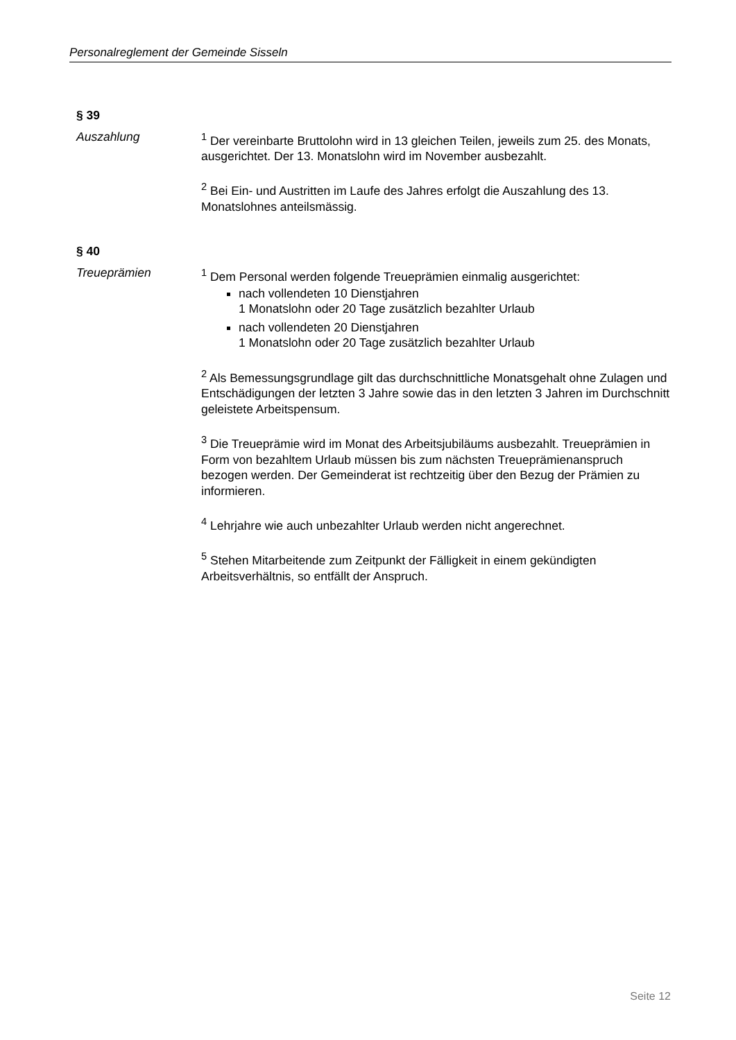Personalreglement der Gemeinde Sisseln
§ 39
Auszahlung <sup>1</sup> Der vereinbarte Bruttolohn wird in 13 gleichen Teilen, jeweils zum 25. des Monats, ausgerichtet. Der 13. Monatslohn wird im November ausbezahlt.
<sup>2</sup> Bei Ein- und Austritten im Laufe des Jahres erfolgt die Auszahlung des 13. Monatslohnes anteilsmässig.
§ 40
Treueprämien <sup>1</sup> Dem Personal werden folgende Treueprämien einmalig ausgerichtet:
nach vollendeten 10 Dienstjahren
1 Monatslohn oder 20 Tage zusätzlich bezahlter Urlaub
nach vollendeten 20 Dienstjahren
1 Monatslohn oder 20 Tage zusätzlich bezahlter Urlaub
<sup>2</sup> Als Bemessungsgrundlage gilt das durchschnittliche Monatsgehalt ohne Zulagen und Entschädigungen der letzten 3 Jahre sowie das in den letzten 3 Jahren im Durchschnitt geleistete Arbeitspensum.
<sup>3</sup> Die Treueprämie wird im Monat des Arbeitsjubiläums ausbezahlt. Treueprämien in Form von bezahltem Urlaub müssen bis zum nächsten Treueprämienanspruch bezogen werden. Der Gemeinderat ist rechtzeitig über den Bezug der Prämien zu informieren.
<sup>4</sup> Lehrjahre wie auch unbezahlter Urlaub werden nicht angerechnet.
<sup>5</sup> Stehen Mitarbeitende zum Zeitpunkt der Fälligkeit in einem gekündigten Arbeitsverhältnis, so entfällt der Anspruch.
Seite 12